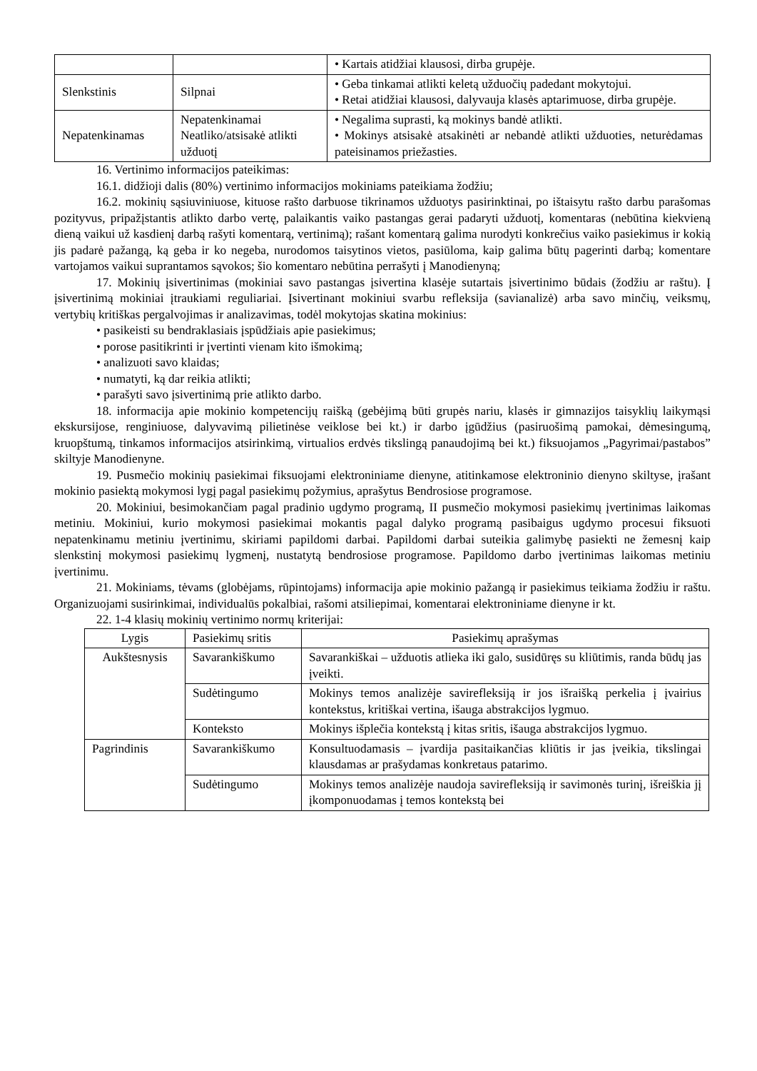| | | • Kartais atidžiai klausosi, dirba grupėje. |
| Slenkstinis | Silpnai | • Geba tinkamai atlikti keletą užduočių padedant mokytojui. • Retai atidžiai klausosi, dalyvauja klasės aptarimuose, dirba grupėje. |
| Nepatenkinamas | Nepatenkinamai Neatliko/atsisakė atlikti užduotį | • Negalima suprasti, ką mokinys bandė atlikti. • Mokinys atsisakė atsakinėti ar nebandė atlikti užduoties, neturėdamas pateisinamos priežasties. |
16. Vertinimo informacijos pateikimas:
16.1. didžioji dalis (80%) vertinimo informacijos mokiniams pateikiama žodžiu;
16.2. mokinių sąsiuviniuose, kituose rašto darbuose tikrinamos užduotys pasirinktinai, po ištaisytu rašto darbu parašomas pozityvus, pripažįstantis atlikto darbo vertę, palaikantis vaiko pastangas gerai padaryti užduotį, komentaras (nebūtina kiekvieną dieną vaikui už kasdienį darbą rašyti komentarą, vertinimą); rašant komentarą galima nurodyti konkrečius vaiko pasiekimus ir kokią jis padarė pažangą, ką geba ir ko negeba, nurodomos taisytinos vietos, pasiūloma, kaip galima būtų pagerinti darbą; komentare vartojamos vaikui suprantamos sąvokos; šio komentaro nebūtina perrašyti į Manodienyną;
17. Mokinių įsivertinimas (mokiniai savo pastangas įsivertina klasėje sutartais įsivertinimo būdais (žodžiu ar raštu). Į įsivertinimą mokiniai įtraukiami reguliariai. Įsivertinant mokiniui svarbu refleksija (savianalizė) arba savo minčių, veiksmų, vertybių kritiškas pergalvojimas ir analizavimas, todėl mokytojas skatina mokinius:
• pasikeisti su bendraklasiais įspūdžiais apie pasiekimus;
• porose pasitikrinti ir įvertinti vienam kito išmokimą;
• analizuoti savo klaidas;
• numatyti, ką dar reikia atlikti;
• parašyti savo įsivertinimą prie atlikto darbo.
18. informacija apie mokinio kompetencijų raišką (gebėjimą būti grupės nariu, klasės ir gimnazijos taisyklių laikymąsi ekskursijose, renginiuose, dalyvavimą pilietinėse veiklose bei kt.) ir darbo įgūdžius (pasiruošimą pamokai, dėmesingumą, kruopštumą, tinkamos informacijos atsirinkimą, virtualios erdvės tikslingą panaudojimą bei kt.) fiksuojamos „Pagyrimai/pastabos” skiltyje Manodienyne.
19. Pusmečio mokinių pasiekimai fiksuojami elektroniniame dienyne, atitinkamose elektroninio dienyno skiltyse, įrašant mokinio pasiektą mokymosi lygį pagal pasiekimų požymius, aprašytus Bendrosiose programose.
20. Mokiniui, besimokančiam pagal pradinio ugdymo programą, II pusmečio mokymosi pasiekimų įvertinimas laikomas metiniu. Mokiniui, kurio mokymosi pasiekimai mokantis pagal dalyko programą pasibaigus ugdymo procesui fiksuoti nepatenkinamu metiniu įvertinimu, skiriami papildomi darbai. Papildomi darbai suteikia galimybę pasiekti ne žemesnį kaip slenkstinį mokymosi pasiekimų lygmenį, nustatytą bendrosiose programose. Papildomo darbo įvertinimas laikomas metiniu įvertinimu.
21. Mokiniams, tėvams (globėjams, rūpintojams) informacija apie mokinio pažangą ir pasiekimus teikiama žodžiu ir raštu. Organizuojami susirinkimai, individualūs pokalbiai, rašomi atsiliepimai, komentarai elektroniniame dienyne ir kt.
22. 1-4 klasių mokinių vertinimo normų kriterijai:
| Lygis | Pasiekimų sritis | Pasiekimų aprašymas |
| --- | --- | --- |
| Aukštesnysis | Savarankiškumo | Savarankiškai – užduotis atlieka iki galo, susidūręs su kliūtimis, randa būdų jas įveikti. |
| | Sudėtingumo | Mokinys temos analizėje savirefleksiją ir jos išraišką perkelia į įvairius kontekstus, kritiškai vertina, išauga abstrakcijos lygmuo. |
| | Konteksto | Mokinys išplečia kontekstą į kitas sritis, išauga abstrakcijos lygmuo. |
| Pagrindinis | Savarankiškumo | Konsultuodamasis – įvardija pasitaikančias kliūtis ir jas įveikia, tikslingai klausdamas ar prašydamas konkretaus patarimo. |
| | Sudėtingumo | Mokinys temos analizėje naudoja savirefleksiją ir savimonės turinį, išreiškia jį įkomponuodamas į temos kontekstą bei |